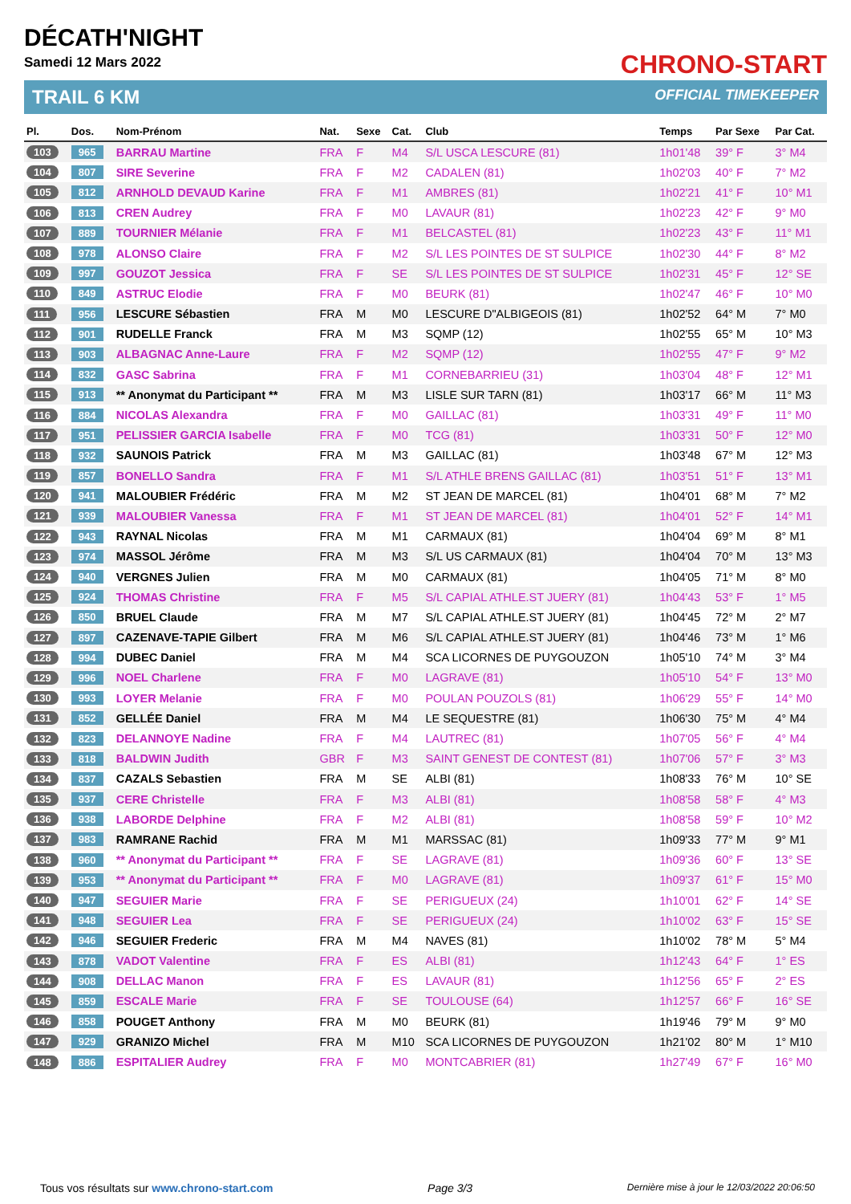DÉCATH'NIGHT
Samedi 12 Mars 2022
CHRONO-START
TRAIL 6 KM
OFFICIAL TIMEKEEPER
| Pl. | Dos. | Nom-Prénom | Nat. | Sexe | Cat. | Club | Temps | Par Sexe | Par Cat. |
| --- | --- | --- | --- | --- | --- | --- | --- | --- | --- |
| 103 | 965 | BARRAU Martine | FRA | F | M4 | S/L USCA LESCURE (81) | 1h01'48 | 39° F | 3° M4 |
| 104 | 807 | SIRE Severine | FRA | F | M2 | CADALEN (81) | 1h02'03 | 40° F | 7° M2 |
| 105 | 812 | ARNHOLD DEVAUD Karine | FRA | F | M1 | AMBRES (81) | 1h02'21 | 41° F | 10° M1 |
| 106 | 813 | CREN Audrey | FRA | F | M0 | LAVAUR (81) | 1h02'23 | 42° F | 9° M0 |
| 107 | 889 | TOURNIER Mélanie | FRA | F | M1 | BELCASTEL (81) | 1h02'23 | 43° F | 11° M1 |
| 108 | 978 | ALONSO Claire | FRA | F | M2 | S/L LES POINTES DE ST SULPICE | 1h02'30 | 44° F | 8° M2 |
| 109 | 997 | GOUZOT Jessica | FRA | F | SE | S/L LES POINTES DE ST SULPICE | 1h02'31 | 45° F | 12° SE |
| 110 | 849 | ASTRUC Elodie | FRA | F | M0 | BEURK (81) | 1h02'47 | 46° F | 10° M0 |
| 111 | 956 | LESCURE Sébastien | FRA | M | M0 | LESCURE D"ALBIGEOIS (81) | 1h02'52 | 64° M | 7° M0 |
| 112 | 901 | RUDELLE Franck | FRA | M | M3 | SQMP (12) | 1h02'55 | 65° M | 10° M3 |
| 113 | 903 | ALBAGNAC Anne-Laure | FRA | F | M2 | SQMP (12) | 1h02'55 | 47° F | 9° M2 |
| 114 | 832 | GASC Sabrina | FRA | F | M1 | CORNEBARRIEU (31) | 1h03'04 | 48° F | 12° M1 |
| 115 | 913 | ** Anonymat du Participant ** | FRA | M | M3 | LISLE SUR TARN (81) | 1h03'17 | 66° M | 11° M3 |
| 116 | 884 | NICOLAS Alexandra | FRA | F | M0 | GAILLAC (81) | 1h03'31 | 49° F | 11° M0 |
| 117 | 951 | PELISSIER GARCIA Isabelle | FRA | F | M0 | TCG (81) | 1h03'31 | 50° F | 12° M0 |
| 118 | 932 | SAUNOIS Patrick | FRA | M | M3 | GAILLAC (81) | 1h03'48 | 67° M | 12° M3 |
| 119 | 857 | BONELLO Sandra | FRA | F | M1 | S/L ATHLE BRENS GAILLAC (81) | 1h03'51 | 51° F | 13° M1 |
| 120 | 941 | MALOUBIER Frédéric | FRA | M | M2 | ST JEAN DE MARCEL (81) | 1h04'01 | 68° M | 7° M2 |
| 121 | 939 | MALOUBIER Vanessa | FRA | F | M1 | ST JEAN DE MARCEL (81) | 1h04'01 | 52° F | 14° M1 |
| 122 | 943 | RAYNAL Nicolas | FRA | M | M1 | CARMAUX (81) | 1h04'04 | 69° M | 8° M1 |
| 123 | 974 | MASSOL Jérôme | FRA | M | M3 | S/L US CARMAUX (81) | 1h04'04 | 70° M | 13° M3 |
| 124 | 940 | VERGNES Julien | FRA | M | M0 | CARMAUX (81) | 1h04'05 | 71° M | 8° M0 |
| 125 | 924 | THOMAS Christine | FRA | F | M5 | S/L CAPIAL ATHLE.ST JUERY (81) | 1h04'43 | 53° F | 1° M5 |
| 126 | 850 | BRUEL Claude | FRA | M | M7 | S/L CAPIAL ATHLE.ST JUERY (81) | 1h04'45 | 72° M | 2° M7 |
| 127 | 897 | CAZENAVE-TAPIE Gilbert | FRA | M | M6 | S/L CAPIAL ATHLE.ST JUERY (81) | 1h04'46 | 73° M | 1° M6 |
| 128 | 994 | DUBEC Daniel | FRA | M | M4 | SCA LICORNES DE PUYGOUZON | 1h05'10 | 74° M | 3° M4 |
| 129 | 996 | NOEL Charlene | FRA | F | M0 | LAGRAVE (81) | 1h05'10 | 54° F | 13° M0 |
| 130 | 993 | LOYER Melanie | FRA | F | M0 | POULAN POUZOLS (81) | 1h06'29 | 55° F | 14° M0 |
| 131 | 852 | GELLÉE Daniel | FRA | M | M4 | LE SEQUESTRE (81) | 1h06'30 | 75° M | 4° M4 |
| 132 | 823 | DELANNOYE Nadine | FRA | F | M4 | LAUTREC (81) | 1h07'05 | 56° F | 4° M4 |
| 133 | 818 | BALDWIN Judith | GBR | F | M3 | SAINT GENEST DE CONTEST (81) | 1h07'06 | 57° F | 3° M3 |
| 134 | 837 | CAZALS Sebastien | FRA | M | SE | ALBI (81) | 1h08'33 | 76° M | 10° SE |
| 135 | 937 | CERE Christelle | FRA | F | M3 | ALBI (81) | 1h08'58 | 58° F | 4° M3 |
| 136 | 938 | LABORDE Delphine | FRA | F | M2 | ALBI (81) | 1h08'58 | 59° F | 10° M2 |
| 137 | 983 | RAMRANE Rachid | FRA | M | M1 | MARSSAC (81) | 1h09'33 | 77° M | 9° M1 |
| 138 | 960 | ** Anonymat du Participant ** | FRA | F | SE | LAGRAVE (81) | 1h09'36 | 60° F | 13° SE |
| 139 | 953 | ** Anonymat du Participant ** | FRA | F | M0 | LAGRAVE (81) | 1h09'37 | 61° F | 15° M0 |
| 140 | 947 | SEGUIER Marie | FRA | F | SE | PERIGUEUX (24) | 1h10'01 | 62° F | 14° SE |
| 141 | 948 | SEGUIER Lea | FRA | F | SE | PERIGUEUX (24) | 1h10'02 | 63° F | 15° SE |
| 142 | 946 | SEGUIER Frederic | FRA | M | M4 | NAVES (81) | 1h10'02 | 78° M | 5° M4 |
| 143 | 878 | VADOT Valentine | FRA | F | ES | ALBI (81) | 1h12'43 | 64° F | 1° ES |
| 144 | 908 | DELLAC Manon | FRA | F | ES | LAVAUR (81) | 1h12'56 | 65° F | 2° ES |
| 145 | 859 | ESCALE Marie | FRA | F | SE | TOULOUSE (64) | 1h12'57 | 66° F | 16° SE |
| 146 | 858 | POUGET Anthony | FRA | M | M0 | BEURK (81) | 1h19'46 | 79° M | 9° M0 |
| 147 | 929 | GRANIZO Michel | FRA | M | M10 | SCA LICORNES DE PUYGOUZON | 1h21'02 | 80° M | 1° M10 |
| 148 | 886 | ESPITALIER Audrey | FRA | F | M0 | MONTCABRIER (81) | 1h27'49 | 67° F | 16° M0 |
Tous vos résultats sur www.chrono-start.com Page 3/3 Dernière mise à jour le 12/03/2022 20:06:50